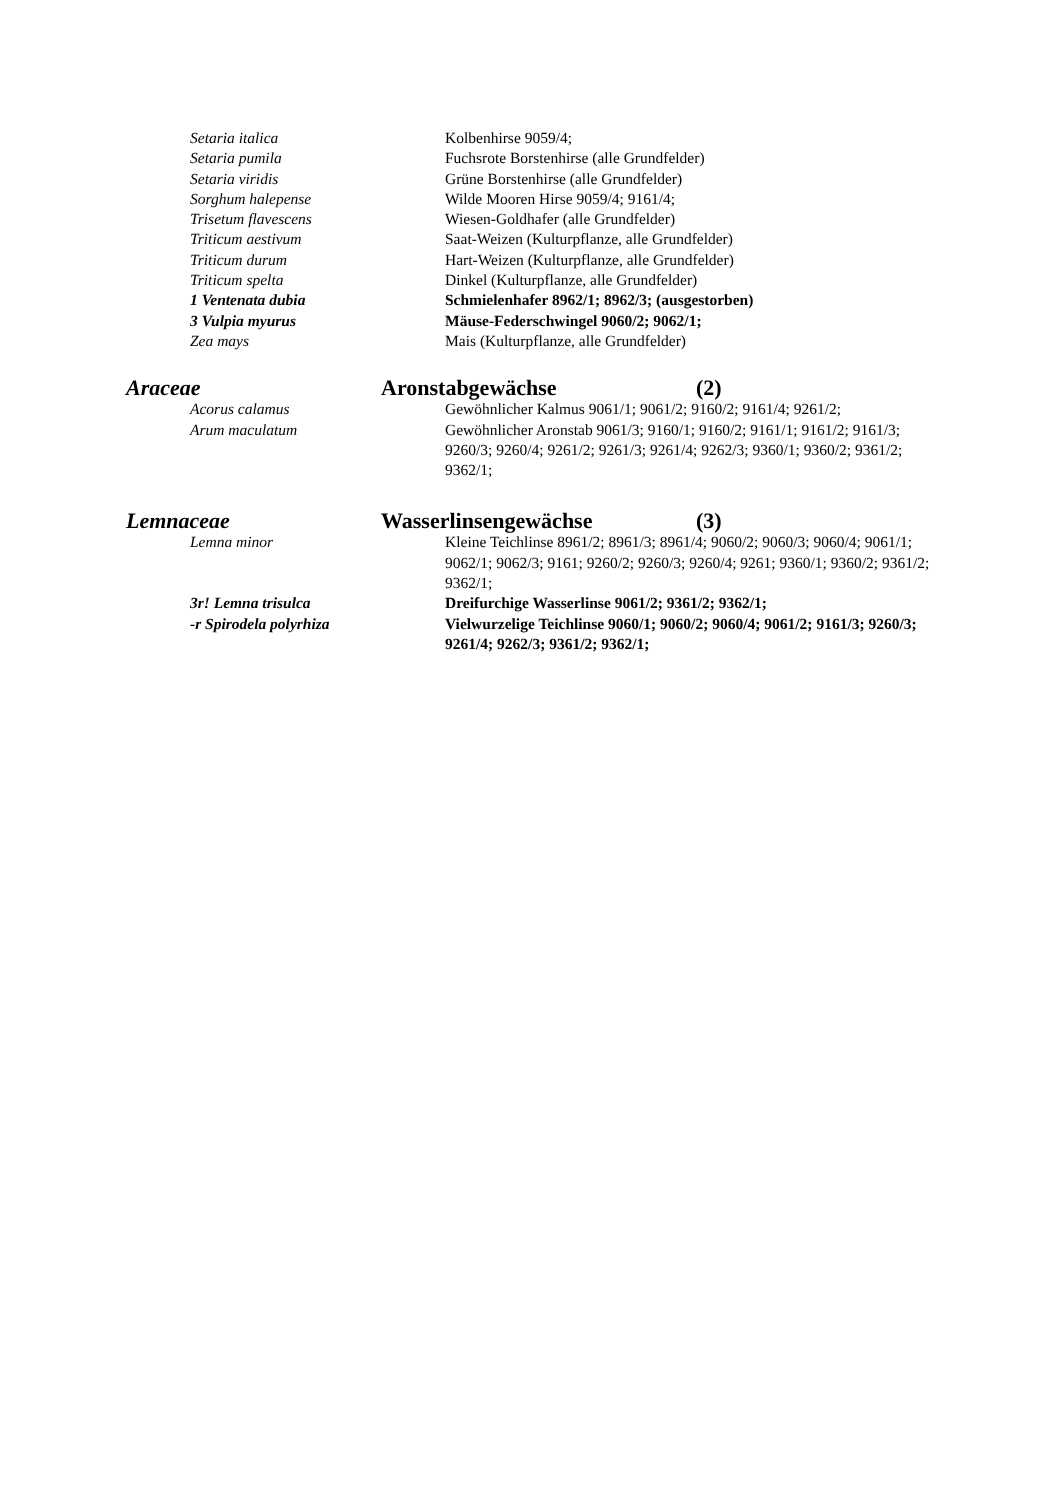Setaria italica Kolbenhirse 9059/4;
Setaria pumila Fuchsrote Borstenhirse (alle Grundfelder)
Setaria viridis Grüne Borstenhirse (alle Grundfelder)
Sorghum halepense Wilde Mooren Hirse 9059/4; 9161/4;
Trisetum flavescens Wiesen-Goldhafer (alle Grundfelder)
Triticum aestivum Saat-Weizen (Kulturpflanze, alle Grundfelder)
Triticum durum Hart-Weizen (Kulturpflanze, alle Grundfelder)
Triticum spelta Dinkel (Kulturpflanze, alle Grundfelder)
1 Ventenata dubia Schmielenhafer 8962/1; 8962/3; (ausgestorben)
3 Vulpia myurus Mäuse-Federschwingel 9060/2; 9062/1;
Zea mays Mais (Kulturpflanze, alle Grundfelder)
Araceae Aronstabgewächse (2)
Acorus calamus Gewöhnlicher Kalmus 9061/1; 9061/2; 9160/2; 9161/4; 9261/2;
Arum maculatum Gewöhnlicher Aronstab 9061/3; 9160/1; 9160/2; 9161/1; 9161/2; 9161/3; 9260/3; 9260/4; 9261/2; 9261/3; 9261/4; 9262/3; 9360/1; 9360/2; 9361/2; 9362/1;
Lemnaceae Wasserlinsengewächse (3)
Lemna minor Kleine Teichlinse 8961/2; 8961/3; 8961/4; 9060/2; 9060/3; 9060/4; 9061/1; 9062/1; 9062/3; 9161; 9260/2; 9260/3; 9260/4; 9261; 9360/1; 9360/2; 9361/2; 9362/1;
3r! Lemna trisulca Dreifurchige Wasserlinse 9061/2; 9361/2; 9362/1;
-r Spirodela polyrhiza Vielwurzelige Teichlinse 9060/1; 9060/2; 9060/4; 9061/2; 9161/3; 9260/3; 9261/4; 9262/3; 9361/2; 9362/1;